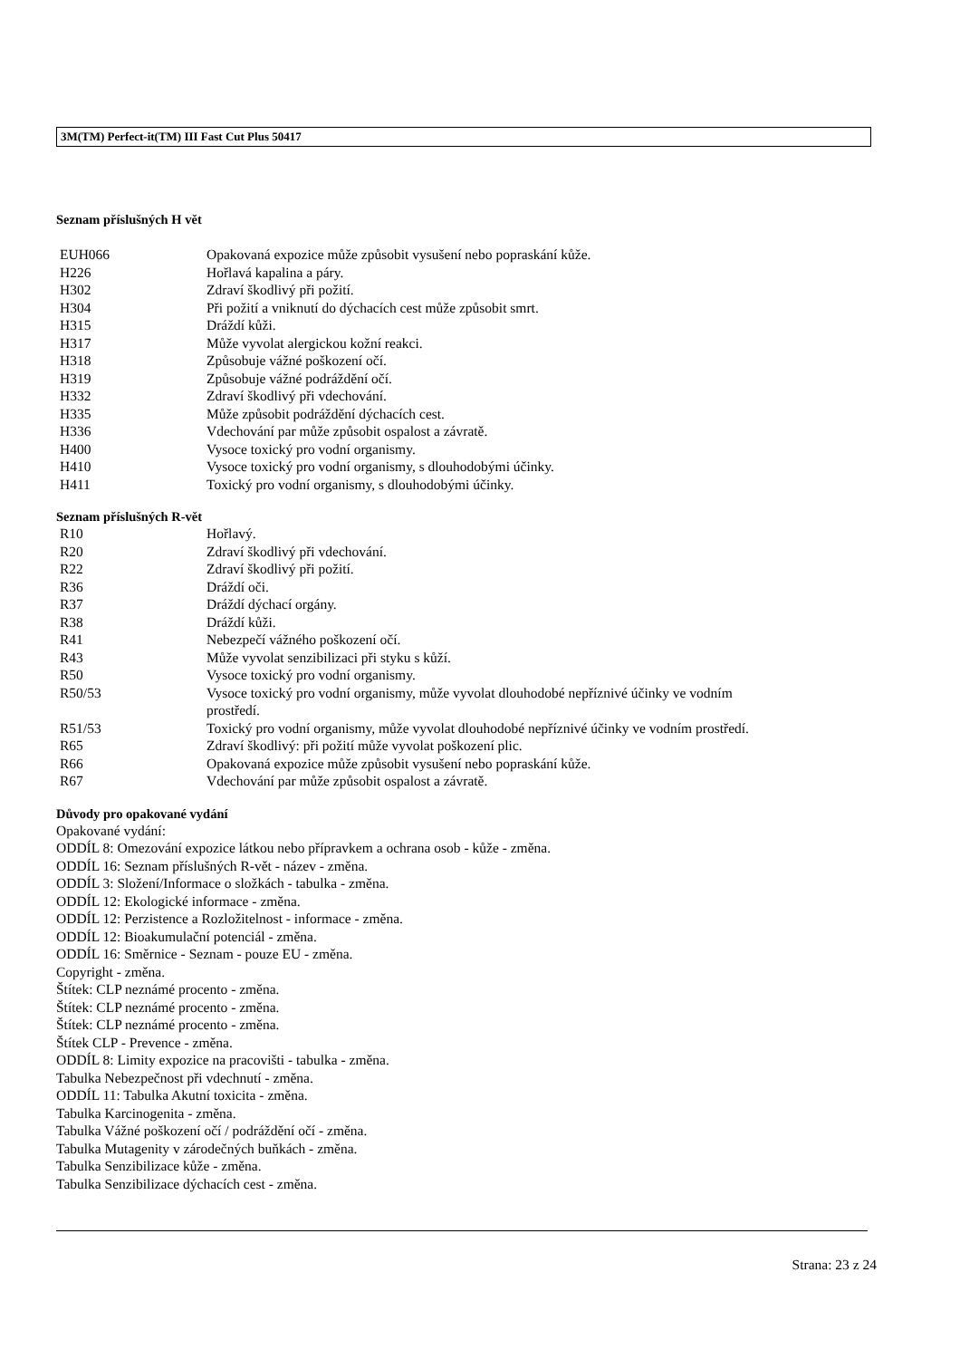3M(TM) Perfect-it(TM) III Fast Cut Plus 50417
Seznam příslušných H vět
| EUH066 | Opakovaná expozice může způsobit vysušení nebo popraskání kůže. |
| H226 | Hořlavá kapalina a páry. |
| H302 | Zdraví škodlivý při požití. |
| H304 | Při požití a vniknutí do dýchacích cest může způsobit smrt. |
| H315 | Dráždí kůži. |
| H317 | Může vyvolat alergickou kožní reakci. |
| H318 | Způsobuje vážné poškození očí. |
| H319 | Způsobuje vážné podráždění očí. |
| H332 | Zdraví škodlivý při vdechování. |
| H335 | Může způsobit podráždění dýchacích cest. |
| H336 | Vdechování par může způsobit ospalost a závratě. |
| H400 | Vysoce toxický pro vodní organismy. |
| H410 | Vysoce toxický pro vodní organismy, s dlouhodobými účinky. |
| H411 | Toxický pro vodní organismy, s dlouhodobými účinky. |
Seznam příslušných R-vět
| R10 | Hořlavý. |
| R20 | Zdraví škodlivý při vdechování. |
| R22 | Zdraví škodlivý při požití. |
| R36 | Dráždí oči. |
| R37 | Dráždí dýchací orgány. |
| R38 | Dráždí kůži. |
| R41 | Nebezpečí vážného poškození očí. |
| R43 | Může vyvolat senzibilizaci při styku s kůží. |
| R50 | Vysoce toxický pro vodní organismy. |
| R50/53 | Vysoce toxický pro vodní organismy, může vyvolat dlouhodobé nepříznivé účinky ve vodním prostředí. |
| R51/53 | Toxický pro vodní organismy, může vyvolat dlouhodobé nepříznivé účinky ve vodním prostředí. |
| R65 | Zdraví škodlivý: při požití může vyvolat poškození plic. |
| R66 | Opakovaná expozice může způsobit vysušení nebo popraskání kůže. |
| R67 | Vdechování par může způsobit ospalost a závratě. |
Důvody pro opakované vydání
Opakované vydání:
ODDÍL 8: Omezování expozice látkou nebo přípravkem a ochrana osob - kůže - změna.
ODDÍL 16: Seznam příslušných R-vět - název - změna.
ODDÍL 3: Složení/Informace o složkách - tabulka - změna.
ODDÍL 12: Ekologické informace - změna.
ODDÍL 12: Perzistence a Rozložitelnost - informace - změna.
ODDÍL 12: Bioakumulační potenciál - změna.
ODDÍL 16: Směrnice - Seznam - pouze EU - změna.
Copyright - změna.
Štítek: CLP neznámé procento - změna.
Štítek: CLP neznámé procento - změna.
Štítek: CLP neznámé procento - změna.
Štítek CLP - Prevence - změna.
ODDÍL 8: Limity expozice na pracovišti - tabulka - změna.
Tabulka Nebezpečnost při vdechnutí - změna.
ODDÍL 11: Tabulka Akutní toxicita - změna.
Tabulka Karcinogenita - změna.
Tabulka Vážné poškození očí / podráždění očí - změna.
Tabulka Mutagenity v zárodečných buňkách - změna.
Tabulka Senzibilizace kůže - změna.
Tabulka Senzibilizace dýchacích cest - změna.
Strana: 23 z 24